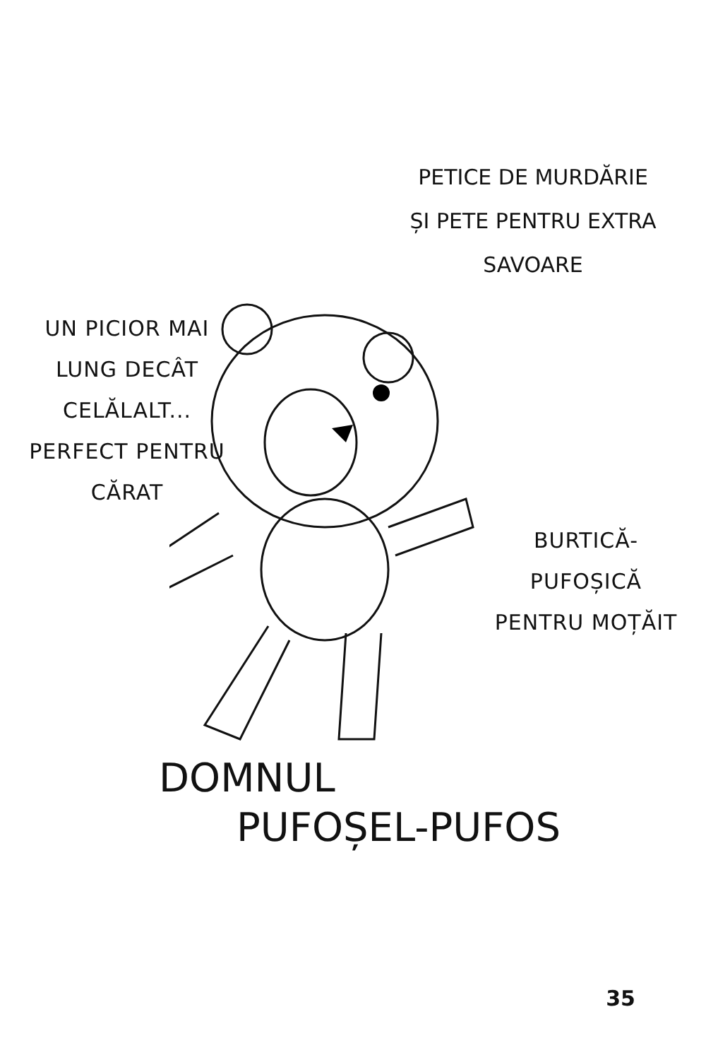PETICE DE MURDĂRIE
ȘI PETE PENTRU EXTRA
SAVOARE
UN PICIOR MAI
LUNG DECÂT
CELĂLALT...
PERFECT PENTRU
CĂRAT
BURTICĂ-
PUFOȘICĂ
PENTRU MOȚĂIT
DOMNUL
PUFOȘEL-PUFOS
35